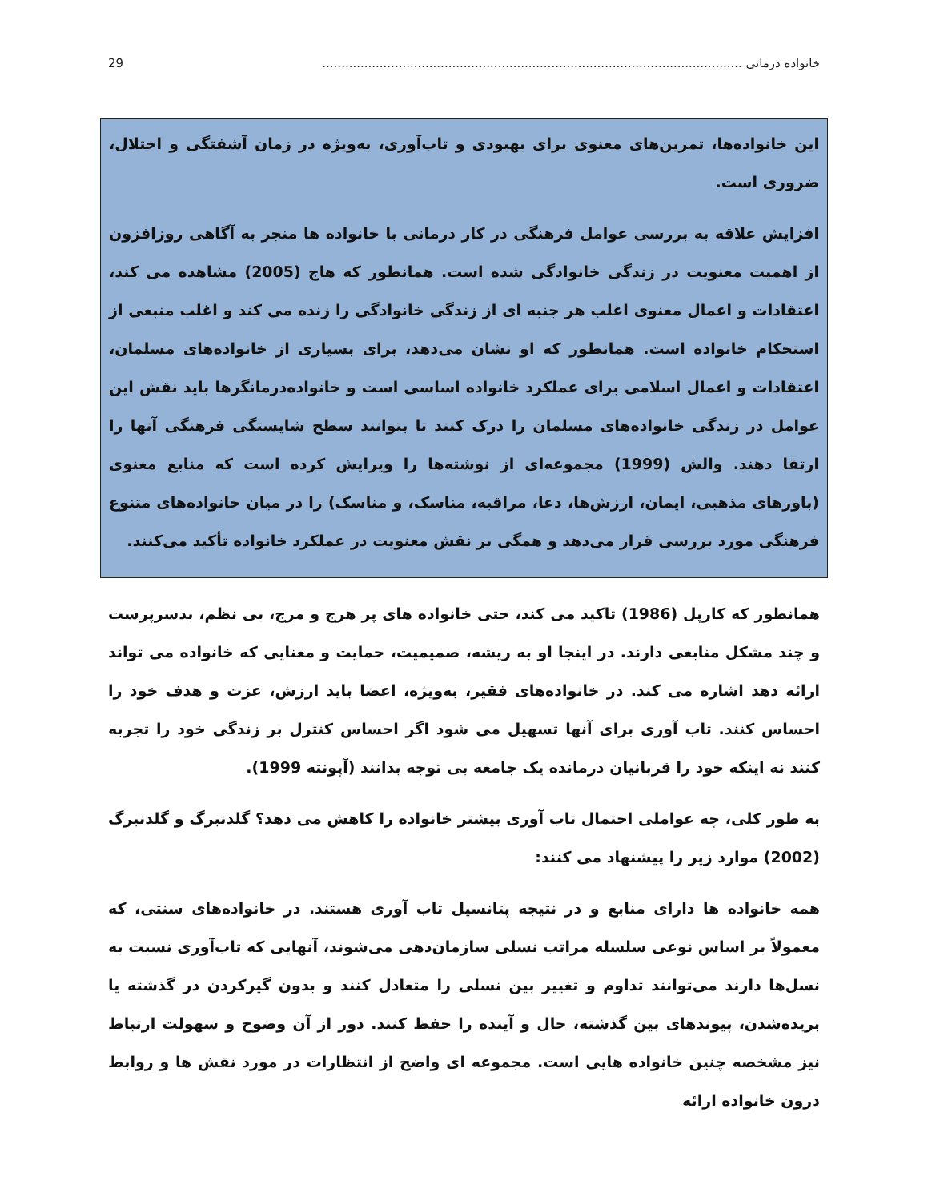خانواده درمانی .............................................................................................................. 29
این خانواده‌ها، تمرین‌های معنوی برای بهبودی و تاب‌آوری، به‌ویژه در زمان آشفتگی و اختلال، ضروری است.
افزایش علاقه به بررسی عوامل فرهنگی در کار درمانی با خانواده ها منجر به آگاهی روزافزون از اهمیت معنویت در زندگی خانوادگی شده است. همانطور که هاج (2005) مشاهده می کند، اعتقادات و اعمال معنوی اغلب هر جنبه ای از زندگی خانوادگی را زنده می کند و اغلب منبعی از استحکام خانواده است. همانطور که او نشان می‌دهد، برای بسیاری از خانواده‌های مسلمان، اعتقادات و اعمال اسلامی برای عملکرد خانواده اساسی است و خانواده‌درمانگرها باید نقش این عوامل در زندگی خانواده‌های مسلمان را درک کنند تا بتوانند سطح شایستگی فرهنگی آنها را ارتقا دهند. والش (1999) مجموعه‌ای از نوشته‌ها را ویرایش کرده است که منابع معنوی (باورهای مذهبی، ایمان، ارزش‌ها، دعا، مراقبه، مناسک، و مناسک) را در میان خانواده‌های متنوع فرهنگی مورد بررسی قرار می‌دهد و همگی بر نقش معنویت در عملکرد خانواده تأکید می‌کنند.
همانطور که کارپل (1986) تاکید می کند، حتی خانواده های پر هرج و مرج، بی نظم، بدسرپرست و چند مشکل منابعی دارند. در اینجا او به ریشه، صمیمیت، حمایت و معنایی که خانواده می تواند ارائه دهد اشاره می کند. در خانواده‌های فقیر، به‌ویژه، اعضا باید ارزش، عزت و هدف خود را احساس کنند. تاب آوری برای آنها تسهیل می شود اگر احساس کنترل بر زندگی خود را تجربه کنند نه اینکه خود را قربانیان درمانده یک جامعه بی توجه بدانند (آپونته 1999).
به طور کلی، چه عواملی احتمال تاب آوری بیشتر خانواده را کاهش می دهد؟ گلدنبرگ و گلدنبرگ (2002) موارد زیر را پیشنهاد می کنند:
همه خانواده ها دارای منابع و در نتیجه پتانسیل تاب آوری هستند. در خانواده‌های سنتی، که معمولاً بر اساس نوعی سلسله مراتب نسلی سازمان‌دهی می‌شوند، آنهایی که تاب‌آوری نسبت به نسل‌ها دارند می‌توانند تداوم و تغییر بین نسلی را متعادل کنند و بدون گیرکردن در گذشته یا بریده‌شدن، پیوندهای بین گذشته، حال و آینده را حفظ کنند. دور از آن وضوح و سهولت ارتباط نیز مشخصه چنین خانواده هایی است. مجموعه ای واضح از انتظارات در مورد نقش ها و روابط درون خانواده ارائه